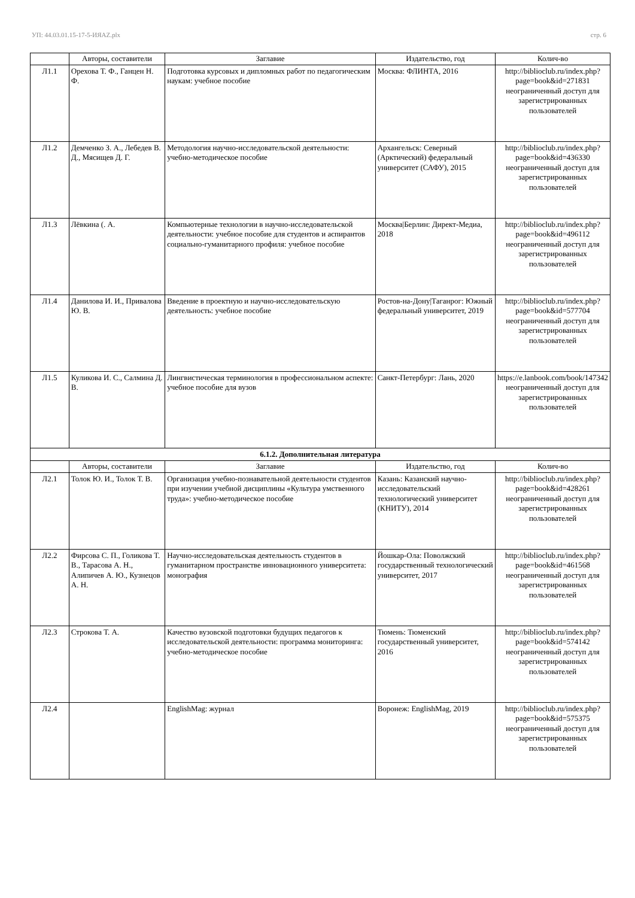УП: 44.03.01.15-17-5-ИЯAZ.plx стр. 6
| | Авторы, составители | Заглавие | Издательство, год | Колич-во |
| --- | --- | --- | --- | --- |
| Л1.1 | Орехова Т. Ф., Ганцен Н. Ф. | Подготовка курсовых и дипломных работ по педагогическим наукам: учебное пособие | Москва: ФЛИНТА, 2016 | http://biblioclub.ru/index.php?page=book&id=271831 неограниченный доступ для зарегистрированных пользователей |
| Л1.2 | Демченко З. А., Лебедев В. Д., Мясищев Д. Г. | Методология научно-исследовательской деятельности: учебно-методическое пособие | Архангельск: Северный (Арктический) федеральный университет (САФУ), 2015 | http://biblioclub.ru/index.php?page=book&id=436330 неограниченный доступ для зарегистрированных пользователей |
| Л1.3 | Лёвкина (. А. | Компьютерные технологии в научно-исследовательской деятельности: учебное пособие для студентов и аспирантов социально-гуманитарного профиля: учебное пособие | Москва/Берлин: Директ-Медиа, 2018 | http://biblioclub.ru/index.php?page=book&id=496112 неограниченный доступ для зарегистрированных пользователей |
| Л1.4 | Данилова И. И., Привалова Ю. В. | Введение в проектную и научно-исследовательскую деятельность: учебное пособие | Ростов-на-Дону/Таганрог: Южный федеральный университет, 2019 | http://biblioclub.ru/index.php?page=book&id=577704 неограниченный доступ для зарегистрированных пользователей |
| Л1.5 | Куликова И. С., Салмина Д. В. | Лингвистическая терминология в профессиональном аспекте: учебное пособие для вузов | Санкт-Петербург: Лань, 2020 | https://e.lanbook.com/book/147342 неограниченный доступ для зарегистрированных пользователей |
| 6.1.2. Дополнительная литература | | | | |
| | Авторы, составители | Заглавие | Издательство, год | Колич-во |
| Л2.1 | Толок Ю. И., Толок Т. В. | Организация учебно-познавательной деятельности студентов при изучении учебной дисциплины «Культура умственного труда»: учебно-методическое пособие | Казань: Казанский научно-исследовательский технологический университет (КНИТУ), 2014 | http://biblioclub.ru/index.php?page=book&id=428261 неограниченный доступ для зарегистрированных пользователей |
| Л2.2 | Фирсова С. П., Голикова Т. В., Тарасова А. Н., Алипичев А. Ю., Кузнецов А. Н. | Научно-исследовательская деятельность студентов в гуманитарном пространстве инновационного университета: монография | Йошкар-Ола: Поволжский государственный технологический университет, 2017 | http://biblioclub.ru/index.php?page=book&id=461568 неограниченный доступ для зарегистрированных пользователей |
| Л2.3 | Строкова Т. А. | Качество вузовской подготовки будущих педагогов к исследовательской деятельности: программа мониторинга: учебно-методическое пособие | Тюмень: Тюменский государственный университет, 2016 | http://biblioclub.ru/index.php?page=book&id=574142 неограниченный доступ для зарегистрированных пользователей |
| Л2.4 | | EnglishMag: журнал | Воронеж: EnglishMag, 2019 | http://biblioclub.ru/index.php?page=book&id=575375 неограниченный доступ для зарегистрированных пользователей |